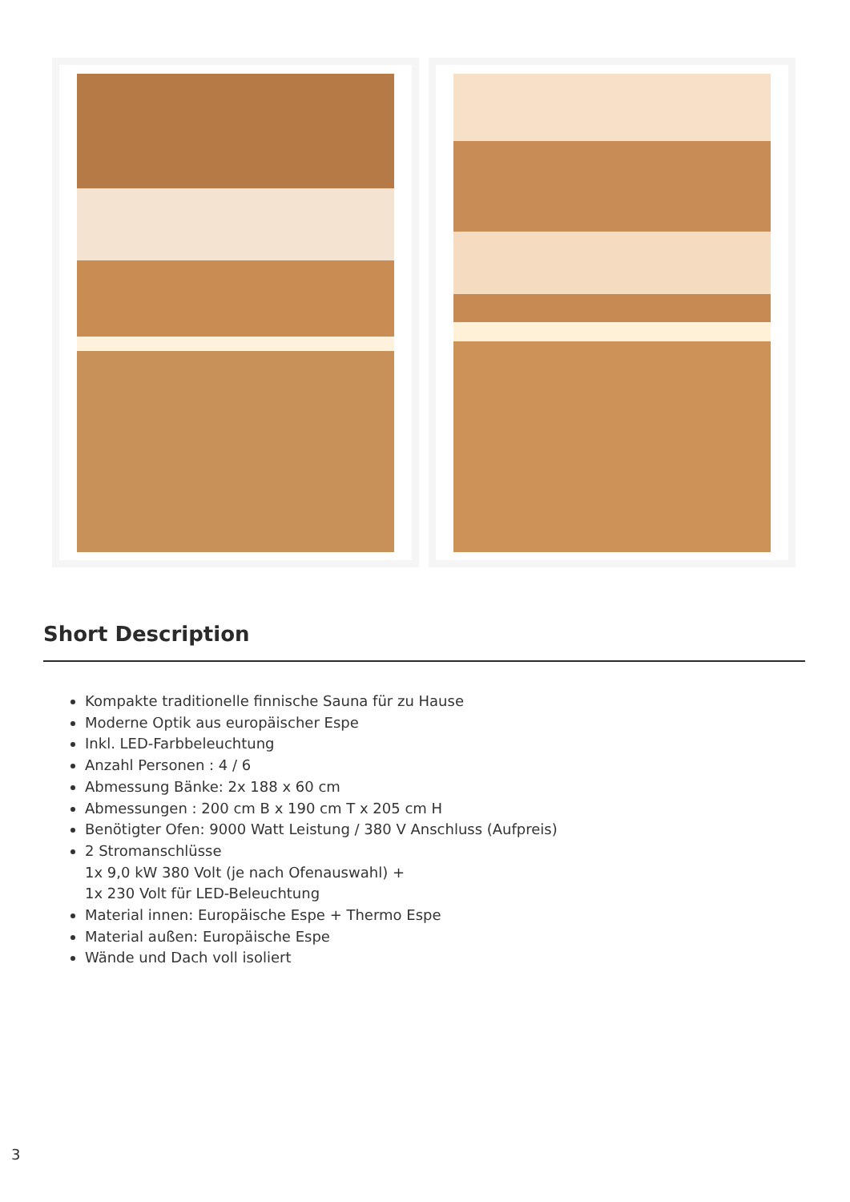Short Description
Kompakte traditionelle finnische Sauna für zu Hause
Moderne Optik aus europäischer Espe
Inkl. LED-Farbbeleuchtung
Anzahl Personen : 4 / 6
Abmessung Bänke: 2x 188 x 60 cm
Abmessungen : 200 cm B x 190 cm T x 205 cm H
Benötigter Ofen: 9000 Watt Leistung / 380 V Anschluss (Aufpreis)
2 Stromanschlüsse
1x 9,0 kW 380 Volt (je nach Ofenauswahl) +
1x 230 Volt für LED-Beleuchtung
Material innen: Europäische Espe + Thermo Espe
Material außen: Europäische Espe
Wände und Dach voll isoliert
3